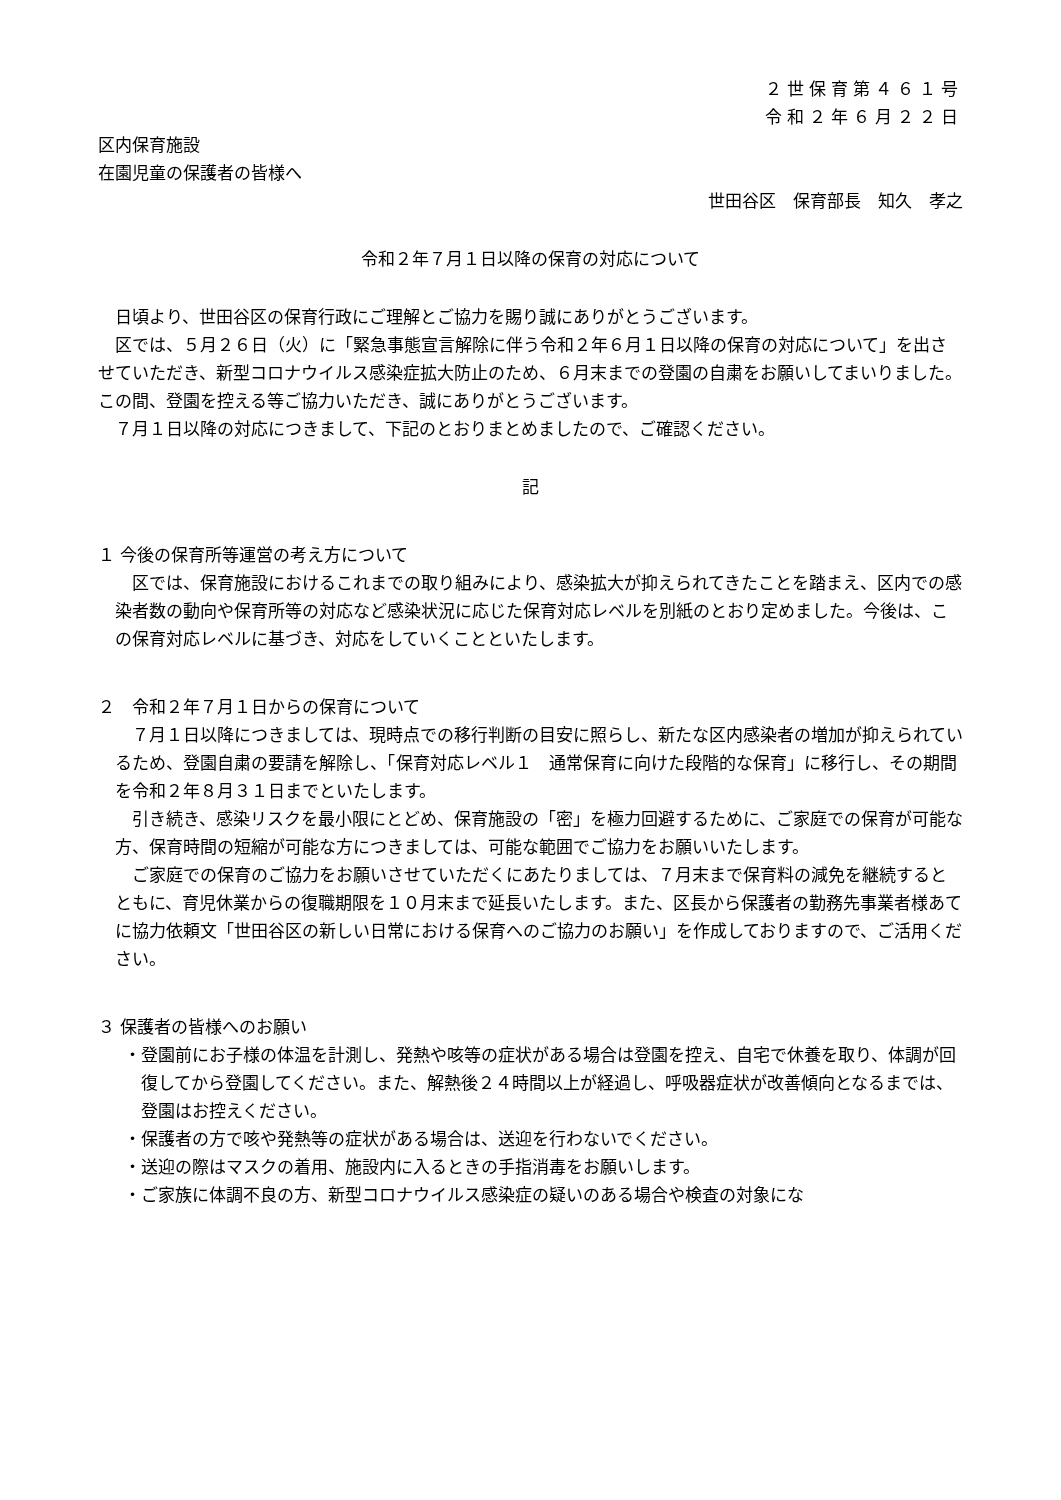２世保育第４６１号
令和２年６月２２日
区内保育施設
在園児童の保護者の皆様へ
世田谷区　保育部長　知久　孝之
令和２年７月１日以降の保育の対応について
日頃より、世田谷区の保育行政にご理解とご協力を賜り誠にありがとうございます。
区では、５月２６日（火）に「緊急事態宣言解除に伴う令和２年６月１日以降の保育の対応について」を出させていただき、新型コロナウイルス感染症拡大防止のため、６月末までの登園の自粛をお願いしてまいりました。この間、登園を控える等ご協力いただき、誠にありがとうございます。
７月１日以降の対応につきまして、下記のとおりまとめましたので、ご確認ください。
記
１ 今後の保育所等運営の考え方について
区では、保育施設におけるこれまでの取り組みにより、感染拡大が抑えられてきたことを踏まえ、区内での感染者数の動向や保育所等の対応など感染状況に応じた保育対応レベルを別紙のとおり定めました。今後は、この保育対応レベルに基づき、対応をしていくことといたします。
２　令和２年７月１日からの保育について
７月１日以降につきましては、現時点での移行判断の目安に照らし、新たな区内感染者の増加が抑えられているため、登園自粛の要請を解除し、「保育対応レベル１　通常保育に向けた段階的な保育」に移行し、その期間を令和２年８月３１日までといたします。
引き続き、感染リスクを最小限にとどめ、保育施設の「密」を極力回避するために、ご家庭での保育が可能な方、保育時間の短縮が可能な方につきましては、可能な範囲でご協力をお願いいたします。
ご家庭での保育のご協力をお願いさせていただくにあたりましては、７月末まで保育料の減免を継続するとともに、育児休業からの復職期限を１０月末まで延長いたします。また、区長から保護者の勤務先事業者様あてに協力依頼文「世田谷区の新しい日常における保育へのご協力のお願い」を作成しておりますので、ご活用ください。
３ 保護者の皆様へのお願い
・登園前にお子様の体温を計測し、発熱や咳等の症状がある場合は登園を控え、自宅で休養を取り、体調が回復してから登園してください。また、解熱後２４時間以上が経過し、呼吸器症状が改善傾向となるまでは、登園はお控えください。
・保護者の方で咳や発熱等の症状がある場合は、送迎を行わないでください。
・送迎の際はマスクの着用、施設内に入るときの手指消毒をお願いします。
・ご家族に体調不良の方、新型コロナウイルス感染症の疑いのある場合や検査の対象にな